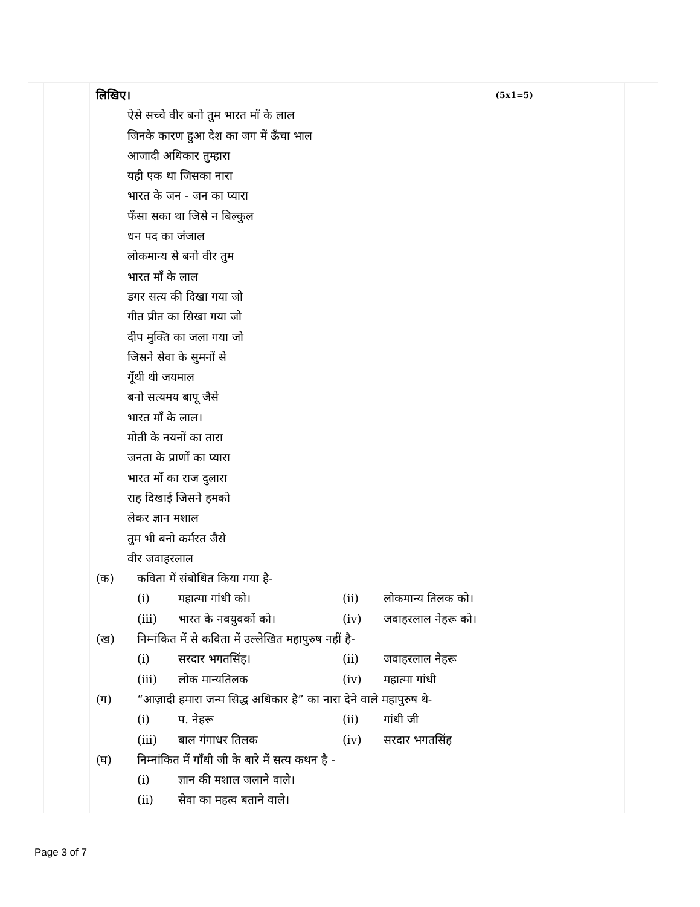| | | लिखिए। (5x1=5) ऐसे सच्चे वीर बनो तुम भारत माँ के लाल जिनके कारण हुआ देश का जग में ऊँचा भाल आजादी अधिकार तुम्हारा यही एक था जिसका नारा भारत के जन - जन का प्यारा फँसा सका था जिसे न बिल्कुल धन पद का जंजाल लोकमान्य से बनो वीर तुम भारत माँ के लाल डगर सत्य की दिखा गया जो गीत प्रीत का सिखा गया जो दीप मुक्ति का जला गया जो जिसने सेवा के सुमनों से गूँथी थी जयमाल बनो सत्यमय बापू जैसे भारत माँ के लाल। मोती के नयनों का तारा जनता के प्राणों का प्यारा भारत माँ का राज दुलारा राह दिखाई जिसने हमको लेकर ज्ञान मशाल तुम भी बनो कर्मरत जैसे वीर जवाहरलाल (क) कविता में संबोधित किया गया है- (i) महात्मा गांधी को। (ii) लोकमान्य तिलक को। (iii) भारत के नवयुवकों को। (iv) जवाहरलाल नेहरू को। (ख) निम्नंकित में से कविता में उल्लेखित महापुरुष नहीं है- (i) सरदार भगतसिंह। (ii) जवाहरलाल नेहरू (iii) लोक मान्यतिलक (iv) महात्मा गांधी (ग) “आज़ादी हमारा जन्म सिद्ध अधिकार है” का नारा देने वाले महापुरुष थे- (i) प. नेहरू (ii) गांधी जी (iii) बाल गंगाधर तिलक (iv) सरदार भगतसिंह (घ) निम्नांकित में गाँधी जी के बारे में सत्य कथन है - (i) ज्ञान की मशाल जलाने वाले। (ii) सेवा का महत्व बताने वाले। | |
Page 3 of 7